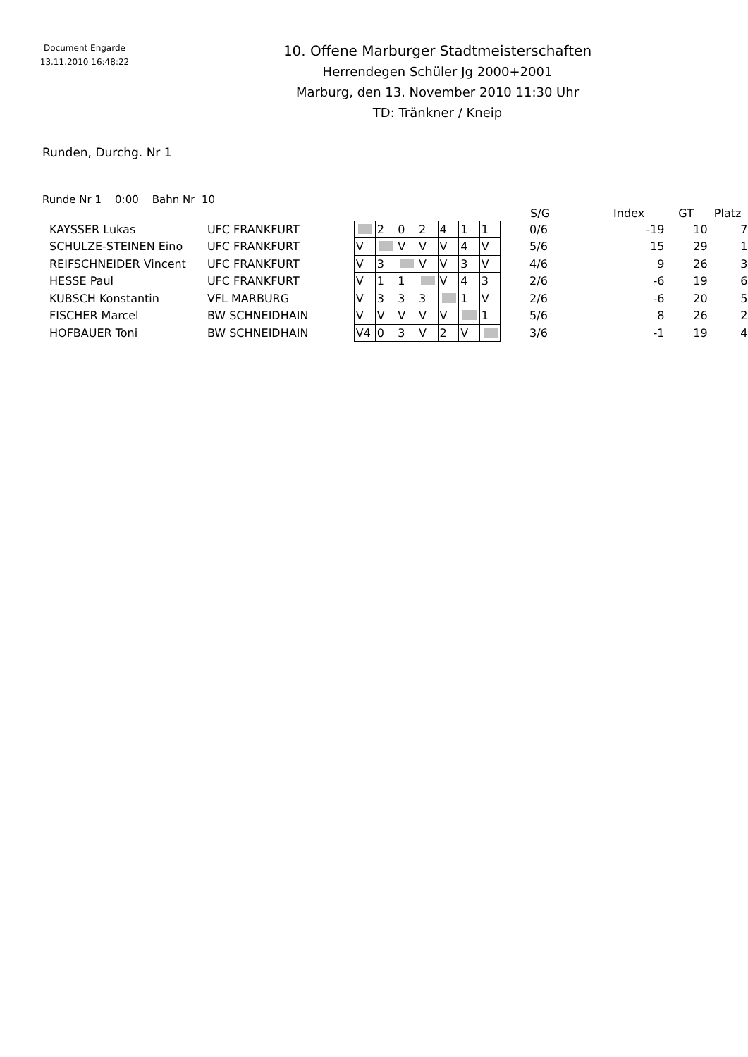Document Engarde
13.11.2010 16:48:22
10. Offene Marburger Stadtmeisterschaften
Herrendegen Schüler Jg 2000+2001
Marburg, den 13. November 2010 11:30 Uhr
TD: Tränkner / Kneip
Runden, Durchg. Nr 1
Runde Nr 1 0:00 Bahn Nr 10
| | | | | | | | | | | S/G | Index | GT | Platz |
| --- | --- | --- | --- | --- | --- | --- | --- | --- | --- | --- | --- | --- | --- |
| KAYSSER Lukas | UFC FRANKFURT | | 2 | 0 | 2 | 4 | 1 | 1 | | 0/6 | -19 | 10 | 7 |
| SCHULZE-STEINEN Eino | UFC FRANKFURT | V | | V | V | V | 4 | V | | 5/6 | 15 | 29 | 1 |
| REIFSCHNEIDER Vincent | UFC FRANKFURT | V | 3 | | V | V | 3 | V | | 4/6 | 9 | 26 | 3 |
| HESSE Paul | UFC FRANKFURT | V | 1 | 1 | | V | 4 | 3 | | 2/6 | -6 | 19 | 6 |
| KUBSCH Konstantin | VFL MARBURG | V | 3 | 3 | 3 | | 1 | V | | 2/6 | -6 | 20 | 5 |
| FISCHER Marcel | BW SCHNEIDHAIN | V | V | V | V | V | | 1 | | 5/6 | 8 | 26 | 2 |
| HOFBAUER Toni | BW SCHNEIDHAIN | V4 | 0 | 3 | V | 2 | V | | | 3/6 | -1 | 19 | 4 |